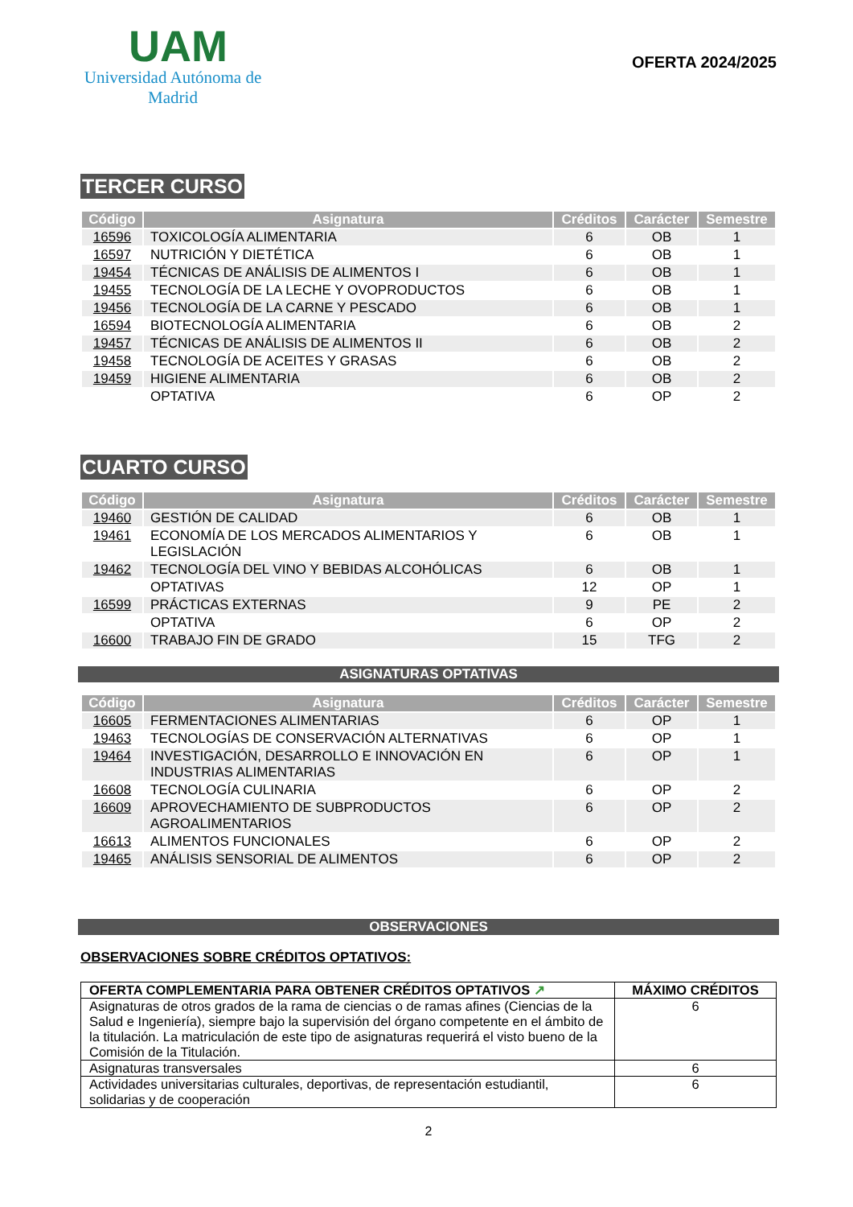UAM
Universidad Autónoma de Madrid
OFERTA 2024/2025
TERCER CURSO
| Código | Asignatura | Créditos | Carácter | Semestre |
| --- | --- | --- | --- | --- |
| 16596 | TOXICOLOGÍA ALIMENTARIA | 6 | OB | 1 |
| 16597 | NUTRICIÓN Y DIETÉTICA | 6 | OB | 1 |
| 19454 | TÉCNICAS DE ANÁLISIS DE ALIMENTOS I | 6 | OB | 1 |
| 19455 | TECNOLOGÍA DE LA LECHE Y OVOPRODUCTOS | 6 | OB | 1 |
| 19456 | TECNOLOGÍA DE LA CARNE Y PESCADO | 6 | OB | 1 |
| 16594 | BIOTECNOLOGÍA ALIMENTARIA | 6 | OB | 2 |
| 19457 | TÉCNICAS DE ANÁLISIS DE ALIMENTOS II | 6 | OB | 2 |
| 19458 | TECNOLOGÍA DE ACEITES Y GRASAS | 6 | OB | 2 |
| 19459 | HIGIENE ALIMENTARIA | 6 | OB | 2 |
| | OPTATIVA | 6 | OP | 2 |
CUARTO CURSO
| Código | Asignatura | Créditos | Carácter | Semestre |
| --- | --- | --- | --- | --- |
| 19460 | GESTIÓN DE CALIDAD | 6 | OB | 1 |
| 19461 | ECONOMÍA DE LOS MERCADOS ALIMENTARIOS Y LEGISLACIÓN | 6 | OB | 1 |
| 19462 | TECNOLOGÍA DEL VINO Y BEBIDAS ALCOHÓLICAS | 6 | OB | 1 |
| | OPTATIVAS | 12 | OP | 1 |
| 16599 | PRÁCTICAS EXTERNAS | 9 | PE | 2 |
| | OPTATIVA | 6 | OP | 2 |
| 16600 | TRABAJO FIN DE GRADO | 15 | TFG | 2 |
ASIGNATURAS OPTATIVAS
| Código | Asignatura | Créditos | Carácter | Semestre |
| --- | --- | --- | --- | --- |
| 16605 | FERMENTACIONES ALIMENTARIAS | 6 | OP | 1 |
| 19463 | TECNOLOGÍAS DE CONSERVACIÓN ALTERNATIVAS | 6 | OP | 1 |
| 19464 | INVESTIGACIÓN, DESARROLLO E INNOVACIÓN EN INDUSTRIAS ALIMENTARIAS | 6 | OP | 1 |
| 16608 | TECNOLOGÍA CULINARIA | 6 | OP | 2 |
| 16609 | APROVECHAMIENTO DE SUBPRODUCTOS AGROALIMENTARIOS | 6 | OP | 2 |
| 16613 | ALIMENTOS FUNCIONALES | 6 | OP | 2 |
| 19465 | ANÁLISIS SENSORIAL DE ALIMENTOS | 6 | OP | 2 |
OBSERVACIONES
OBSERVACIONES SOBRE CRÉDITOS OPTATIVOS:
| OFERTA COMPLEMENTARIA PARA OBTENER CRÉDITOS OPTATIVOS ↗ | MÁXIMO CRÉDITOS |
| --- | --- |
| Asignaturas de otros grados de la rama de ciencias o de ramas afines (Ciencias de la Salud e Ingeniería), siempre bajo la supervisión del órgano competente en el ámbito de la titulación. La matriculación de este tipo de asignaturas requerirá el visto bueno de la Comisión de la Titulación. | 6 |
| Asignaturas transversales | 6 |
| Actividades universitarias culturales, deportivas, de representación estudiantil, solidarias y de cooperación | 6 |
2